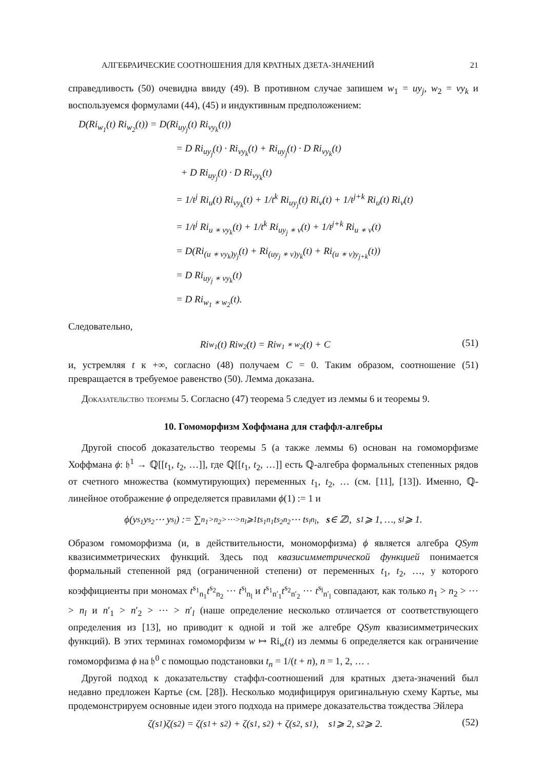АЛГЕБРАИЧЕСКИЕ СООТНОШЕНИЯ ДЛЯ КРАТНЫХ ДЗЕТА-ЗНАЧЕНИЙ 21
справедливость (50) очевидна ввиду (49). В противном случае запишем w<sub>1</sub> = uy<sub>j</sub>, w<sub>2</sub> = vy<sub>k</sub> и воспользуемся формулами (44), (45) и индуктивным предположением:
D(Ri<sub>w<sub>1</sub></sub>(t) Ri<sub>w<sub>2</sub></sub>(t)) = D(Ri<sub>uy<sub>j</sub></sub>(t) Ri<sub>vy<sub>k</sub></sub>(t))
= D Ri<sub>uy<sub>j</sub></sub>(t) · Ri<sub>vy<sub>k</sub></sub>(t) + Ri<sub>uy<sub>j</sub></sub>(t) · D Ri<sub>vy<sub>k</sub></sub>(t)
+ D Ri<sub>uy<sub>j</sub></sub>(t) · D Ri<sub>vy<sub>k</sub></sub>(t)
= 1/t<sup>j</sup> Ri<sub>u</sub>(t) Ri<sub>vy<sub>k</sub></sub>(t) + 1/t<sup>k</sup> Ri<sub>uy<sub>j</sub></sub>(t) Ri<sub>v</sub>(t) + 1/t<sup>j+k</sup> Ri<sub>u</sub>(t) Ri<sub>v</sub>(t)
= 1/t<sup>j</sup> Ri<sub>u ∗ vy<sub>k</sub></sub>(t) + 1/t<sup>k</sup> Ri<sub>uy<sub>j</sub> ∗ v</sub>(t) + 1/t<sup>j+k</sup> Ri<sub>u ∗ v</sub>(t)
= D(Ri<sub>(u ∗ vy<sub>k</sub>)y<sub>j</sub></sub>(t) + Ri<sub>(uy<sub>j</sub> ∗ v)y<sub>k</sub></sub>(t) + Ri<sub>(u ∗ v)y<sub>j+k</sub></sub>(t))
= D Ri<sub>uy<sub>j</sub> ∗ vy<sub>k</sub></sub>(t)
= D Ri<sub>w<sub>1</sub> ∗ w<sub>2</sub></sub>(t).
Следовательно,
(51)
Ri<sub>w<sub>1</sub></sub>(t) Ri<sub>w<sub>2</sub></sub>(t) = Ri<sub>w<sub>1</sub> ∗ w<sub>2</sub></sub>(t) + C
и, устремляя t к +∞, согласно (48) получаем C = 0. Таким образом, соотношение (51) превращается в требуемое равенство (50). Лемма доказана.
Доказательство теоремы 5. Согласно (47) теорема 5 следует из леммы 6 и теоремы 9.
10. Гомоморфизм Хоффмана для стаффл-алгебры
Другой способ доказательство теоремы 5 (а также леммы 6) основан на гомоморфизме Хоффмана ϕ: 𝔥<sup>1</sup> → ℚ[[t<sub>1</sub>, t<sub>2</sub>, …]], где ℚ[[t<sub>1</sub>, t<sub>2</sub>, …]] есть ℚ-алгебра формальных степенных рядов от счетного множества (коммутирующих) переменных t<sub>1</sub>, t<sub>2</sub>, … (см. [11], [13]). Именно, ℚ-линейное отображение ϕ определяется правилами ϕ(1) := 1 и
ϕ(y<sub>s<sub>1</sub></sub>y<sub>s<sub>2</sub></sub> ⋯ y<sub>s<sub>l</sub></sub>) := ∑<sub>n<sub>1</sub>>n<sub>2</sub>>⋯>n<sub>l</sub>⩾1</sub> t<sup>s<sub>1</sub></sup><sub>n<sub>1</sub></sub>t<sup>s<sub>2</sub></sup><sub>n<sub>2</sub></sub> ⋯ t<sup>s<sub>l</sub></sup><sub>n<sub>l</sub></sub>, s ∈ ℤ<sup>l</sup>, s<sub>1</sub> ⩾ 1, …, s<sub>l</sub> ⩾ 1.
Образом гомоморфизма (и, в действительности, мономорфизма) ϕ является алгебра QSym квазисимметрических функций. Здесь под квазисимметрической функцией понимается формальный степенной ряд (ограниченной степени) от переменных t<sub>1</sub>, t<sub>2</sub>, …, у которого коэффициенты при мономах t<sup>s<sub>1</sub></sup><sub>n<sub>1</sub></sub>t<sup>s<sub>2</sub></sup><sub>n<sub>2</sub></sub> ⋯ t<sup>s<sub>l</sub></sup><sub>n<sub>l</sub></sub> и t<sup>s<sub>1</sub></sup><sub>n′<sub>1</sub></sub>t<sup>s<sub>2</sub></sup><sub>n′<sub>2</sub></sub> ⋯ t<sup>s<sub>l</sub></sup><sub>n′<sub>l</sub></sub> совпадают, как только n<sub>1</sub> > n<sub>2</sub> > ⋯ > n<sub>l</sub> и n′<sub>1</sub> > n′<sub>2</sub> > ⋯ > n′<sub>l</sub> (наше определение несколько отличается от соответствующего определения из [13], но приводит к одной и той же алгебре QSym квазисимметрических функций). В этих терминах гомоморфизм w ↦ Ri<sub>w</sub>(t) из леммы 6 определяется как ограничение гомоморфизма ϕ на 𝔥<sup>0</sup> с помощью подстановки t<sub>n</sub> = 1/(t + n), n = 1, 2, … .
Другой подход к доказательству стаффл-соотношений для кратных дзета-значений был недавно предложен Картье (см. [28]). Несколько модифицируя оригинальную схему Картье, мы продемонстрируем основные идеи этого подхода на примере доказательства тождества Эйлера
(52)
ζ(s<sub>1</sub>)ζ(s<sub>2</sub>) = ζ(s<sub>1</sub> + s<sub>2</sub>) + ζ(s<sub>1</sub>, s<sub>2</sub>) + ζ(s<sub>2</sub>, s<sub>1</sub>), s<sub>1</sub> ⩾ 2, s<sub>2</sub> ⩾ 2.